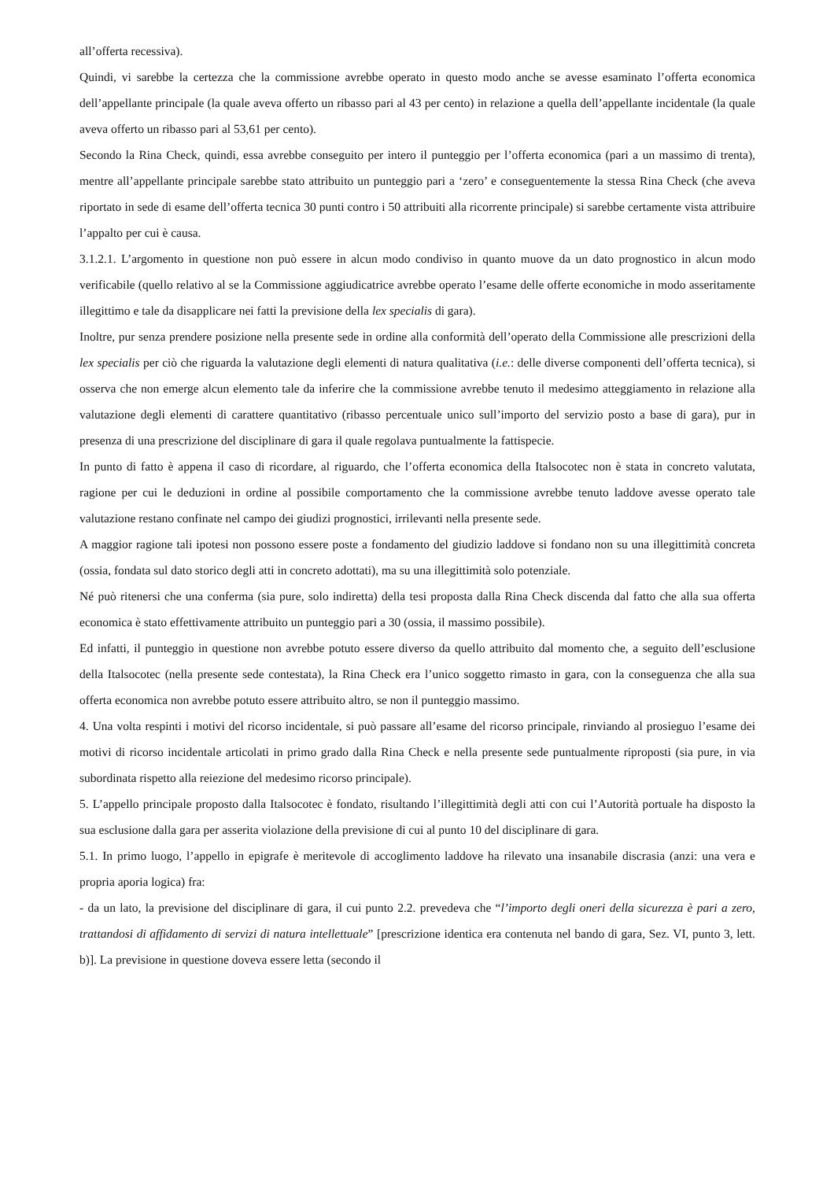all’offerta recessiva).
Quindi, vi sarebbe la certezza che la commissione avrebbe operato in questo modo anche se avesse esaminato l’offerta economica dell’appellante principale (la quale aveva offerto un ribasso pari al 43 per cento) in relazione a quella dell’appellante incidentale (la quale aveva offerto un ribasso pari al 53,61 per cento).
Secondo la Rina Check, quindi, essa avrebbe conseguito per intero il punteggio per l’offerta economica (pari a un massimo di trenta), mentre all’appellante principale sarebbe stato attribuito un punteggio pari a ‘zero’ e conseguentemente la stessa Rina Check (che aveva riportato in sede di esame dell’offerta tecnica 30 punti contro i 50 attribuiti alla ricorrente principale) si sarebbe certamente vista attribuire l’appalto per cui è causa.
3.1.2.1. L’argomento in questione non può essere in alcun modo condiviso in quanto muove da un dato prognostico in alcun modo verificabile (quello relativo al se la Commissione aggiudicatrice avrebbe operato l’esame delle offerte economiche in modo asseritamente illegittimo e tale da disapplicare nei fatti la previsione della lex specialis di gara).
Inoltre, pur senza prendere posizione nella presente sede in ordine alla conformità dell’operato della Commissione alle prescrizioni della lex specialis per ciò che riguarda la valutazione degli elementi di natura qualitativa (i.e.: delle diverse componenti dell’offerta tecnica), si osserva che non emerge alcun elemento tale da inferire che la commissione avrebbe tenuto il medesimo atteggiamento in relazione alla valutazione degli elementi di carattere quantitativo (ribasso percentuale unico sull’importo del servizio posto a base di gara), pur in presenza di una prescrizione del disciplinare di gara il quale regolava puntualmente la fattispecie.
In punto di fatto è appena il caso di ricordare, al riguardo, che l’offerta economica della Italsocotec non è stata in concreto valutata, ragione per cui le deduzioni in ordine al possibile comportamento che la commissione avrebbe tenuto laddove avesse operato tale valutazione restano confinate nel campo dei giudizi prognostici, irrilevanti nella presente sede.
A maggior ragione tali ipotesi non possono essere poste a fondamento del giudizio laddove si fondano non su una illegittimità concreta (ossia, fondata sul dato storico degli atti in concreto adottati), ma su una illegittimità solo potenziale.
Né può ritenersi che una conferma (sia pure, solo indiretta) della tesi proposta dalla Rina Check discenda dal fatto che alla sua offerta economica è stato effettivamente attribuito un punteggio pari a 30 (ossia, il massimo possibile).
Ed infatti, il punteggio in questione non avrebbe potuto essere diverso da quello attribuito dal momento che, a seguito dell’esclusione della Italsocotec (nella presente sede contestata), la Rina Check era l’unico soggetto rimasto in gara, con la conseguenza che alla sua offerta economica non avrebbe potuto essere attribuito altro, se non il punteggio massimo.
4. Una volta respinti i motivi del ricorso incidentale, si può passare all’esame del ricorso principale, rinviando al prosieguo l’esame dei motivi di ricorso incidentale articolati in primo grado dalla Rina Check e nella presente sede puntualmente riproposti (sia pure, in via subordinata rispetto alla reiezione del medesimo ricorso principale).
5. L’appello principale proposto dalla Italsocotec è fondato, risultando l’illegittimità degli atti con cui l’Autorità portuale ha disposto la sua esclusione dalla gara per asserita violazione della previsione di cui al punto 10 del disciplinare di gara.
5.1. In primo luogo, l’appello in epigrafe è meritevole di accoglimento laddove ha rilevato una insanabile discrasia (anzi: una vera e propria aporia logica) fra:
- da un lato, la previsione del disciplinare di gara, il cui punto 2.2. prevedeva che “l’importo degli oneri della sicurezza è pari a zero, trattandosi di affidamento di servizi di natura intellettuale” [prescrizione identica era contenuta nel bando di gara, Sez. VI, punto 3, lett. b)]. La previsione in questione doveva essere letta (secondo il